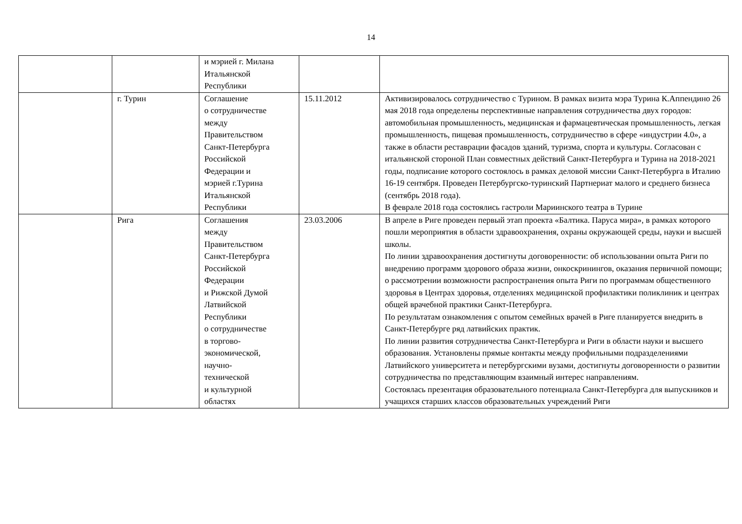14
| | | и мэрией г. Милана Итальянской Республики | | |
| | г. Турин | Соглашение о сотрудничестве между Правительством Санкт-Петербурга Российской Федерации и мэрией г.Турина Итальянской Республики | 15.11.2012 | Активизировалось сотрудничество с Турином. В рамках визита мэра Турина К.Аппендино 26 мая 2018 года определены перспективные направления сотрудничества двух городов: автомобильная промышленность, медицинская и фармацевтическая промышленность, легкая промышленность, пищевая промышленность, сотрудничество в сфере «индустрии 4.0», а также в области реставрации фасадов зданий, туризма, спорта и культуры. Согласован с итальянской стороной План совместных действий Санкт-Петербурга и Турина на 2018-2021 годы, подписание которого состоялось в рамках деловой миссии Санкт-Петербурга в Италию 16-19 сентября. Проведен Петербургско-туринский Партнериат малого и среднего бизнеса (сентябрь 2018 года). В феврале 2018 года состоялись гастроли Мариинского театра в Турине |
| | Рига | Соглашения между Правительством Санкт-Петербурга Российской Федерации и Рижской Думой Латвийской Республики о сотрудничестве в торгово- экономической, научно- технической и культурной областях | 23.03.2006 | В апреле в Риге проведен первый этап проекта «Балтика. Паруса мира», в рамках которого пошли мероприятия в области здравоохранения, охраны окружающей среды, науки и высшей школы. По линии здравоохранения достигнуты договоренности: об использовании опыта Риги по внедрению программ здорового образа жизни, онкоскринингов, оказания первичной помощи; о рассмотрении возможности распространения опыта Риги по программам общественного здоровья в Центрах здоровья, отделениях медицинской профилактики поликлиник и центрах общей врачебной практики Санкт-Петербурга. По результатам ознакомления с опытом семейных врачей в Риге планируется внедрить в Санкт-Петербурге ряд латвийских практик. По линии развития сотрудничества Санкт-Петербурга и Риги в области науки и высшего образования. Установлены прямые контакты между профильными подразделениями Латвийского университета и петербургскими вузами, достигнуты договоренности о развитии сотрудничества по представляющим взаимный интерес направлениям. Состоялась презентация образовательного потенциала Санкт-Петербурга для выпускников и учащихся старших классов образовательных учреждений Риги |